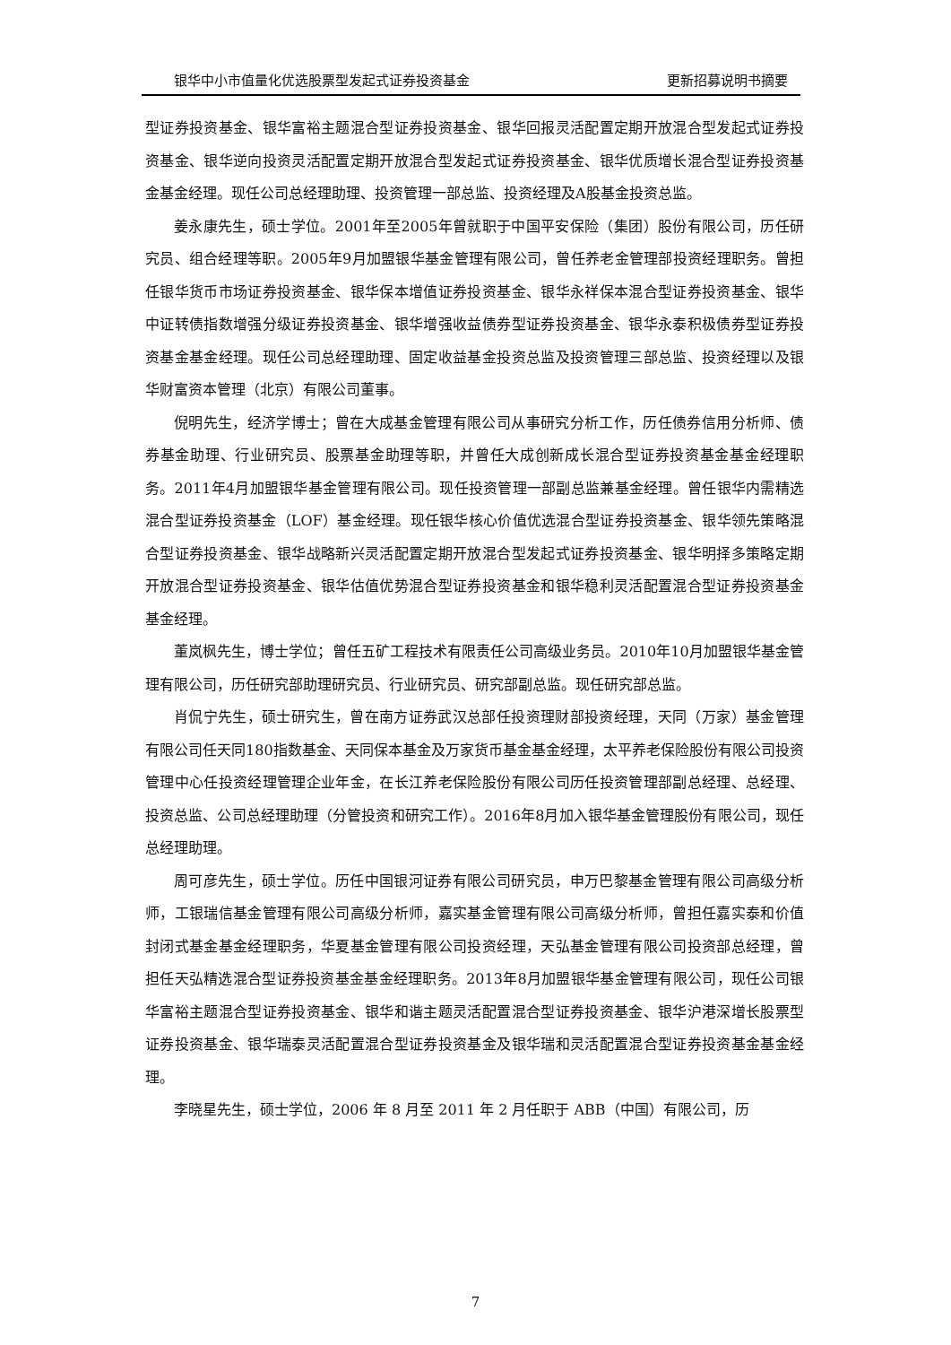银华中小市值量化优选股票型发起式证券投资基金 更新招募说明书摘要
型证券投资基金、银华富裕主题混合型证券投资基金、银华回报灵活配置定期开放混合型发起式证券投资基金、银华逆向投资灵活配置定期开放混合型发起式证券投资基金、银华优质增长混合型证券投资基金基金经理。现任公司总经理助理、投资管理一部总监、投资经理及A股基金投资总监。
姜永康先生，硕士学位。2001年至2005年曾就职于中国平安保险（集团）股份有限公司，历任研究员、组合经理等职。2005年9月加盟银华基金管理有限公司，曾任养老金管理部投资经理职务。曾担任银华货币市场证券投资基金、银华保本增值证券投资基金、银华永祥保本混合型证券投资基金、银华中证转债指数增强分级证券投资基金、银华增强收益债券型证券投资基金、银华永泰积极债券型证券投资基金基金经理。现任公司总经理助理、固定收益基金投资总监及投资管理三部总监、投资经理以及银华财富资本管理（北京）有限公司董事。
倪明先生，经济学博士；曾在大成基金管理有限公司从事研究分析工作，历任债券信用分析师、债券基金助理、行业研究员、股票基金助理等职，并曾任大成创新成长混合型证券投资基金基金经理职务。2011年4月加盟银华基金管理有限公司。现任投资管理一部副总监兼基金经理。曾任银华内需精选混合型证券投资基金（LOF）基金经理。现任银华核心价值优选混合型证券投资基金、银华领先策略混合型证券投资基金、银华战略新兴灵活配置定期开放混合型发起式证券投资基金、银华明择多策略定期开放混合型证券投资基金、银华估值优势混合型证券投资基金和银华稳利灵活配置混合型证券投资基金基金经理。
董岚枫先生，博士学位；曾任五矿工程技术有限责任公司高级业务员。2010年10月加盟银华基金管理有限公司，历任研究部助理研究员、行业研究员、研究部副总监。现任研究部总监。
肖侃宁先生，硕士研究生，曾在南方证券武汉总部任投资理财部投资经理，天同（万家）基金管理有限公司任天同180指数基金、天同保本基金及万家货币基金基金经理，太平养老保险股份有限公司投资管理中心任投资经理管理企业年金，在长江养老保险股份有限公司历任投资管理部副总经理、总经理、投资总监、公司总经理助理（分管投资和研究工作）。2016年8月加入银华基金管理股份有限公司，现任总经理助理。
周可彦先生，硕士学位。历任中国银河证券有限公司研究员，申万巴黎基金管理有限公司高级分析师，工银瑞信基金管理有限公司高级分析师，嘉实基金管理有限公司高级分析师，曾担任嘉实泰和价值封闭式基金基金经理职务，华夏基金管理有限公司投资经理，天弘基金管理有限公司投资部总经理，曾担任天弘精选混合型证券投资基金基金经理职务。2013年8月加盟银华基金管理有限公司，现任公司银华富裕主题混合型证券投资基金、银华和谐主题灵活配置混合型证券投资基金、银华沪港深增长股票型证券投资基金、银华瑞泰灵活配置混合型证券投资基金及银华瑞和灵活配置混合型证券投资基金基金经理。
李晓星先生，硕士学位，2006 年 8 月至 2011 年 2 月任职于 ABB（中国）有限公司，历
7